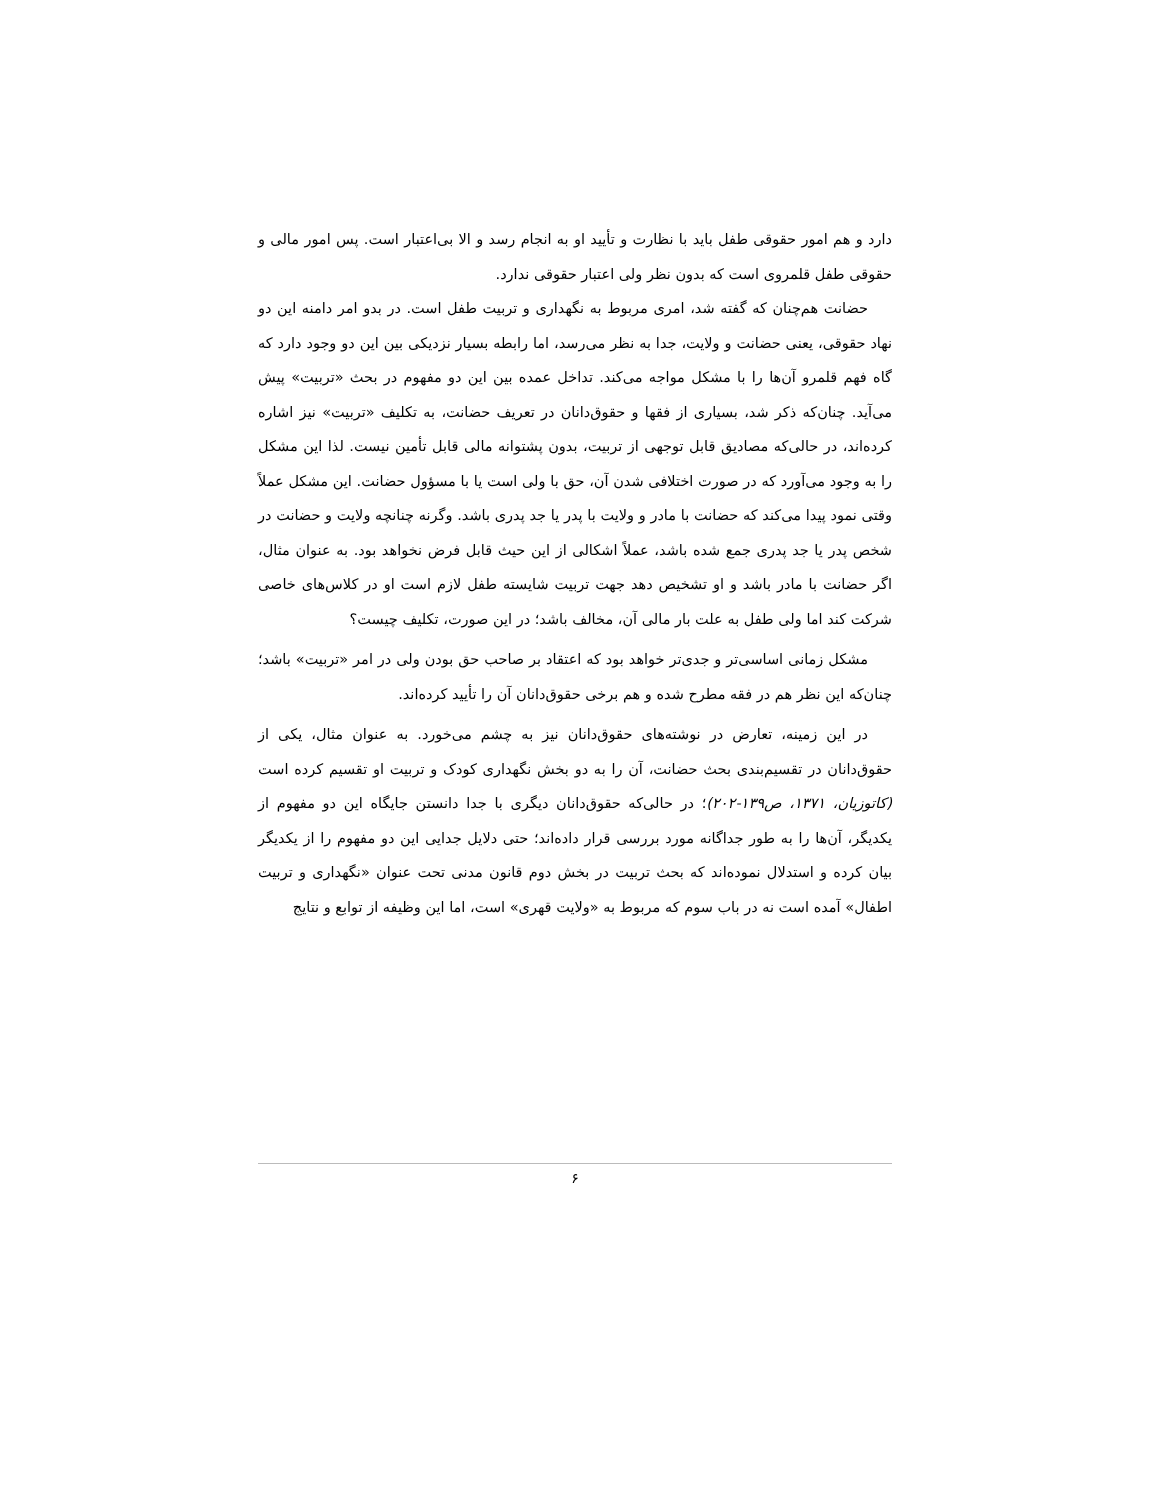دارد و هم امور حقوقی طفل باید با نظارت و تأیید او به انجام رسد و الا بی‌اعتبار است. پس امور مالی و حقوقی طفل قلمروی است که بدون نظر ولی اعتبار حقوقی ندارد.
حضانت هم‌چنان که گفته شد، امری مربوط به نگهداری و تربیت طفل است. در بدو امر دامنه این دو نهاد حقوقی، یعنی حضانت و ولایت، جدا به نظر می‌رسد، اما رابطه بسیار نزدیکی بین این دو وجود دارد که گاه فهم قلمرو آن‌ها را با مشکل مواجه می‌کند. تداخل عمده بین این دو مفهوم در بحث «تربیت» پیش می‌آید. چنان‌که ذکر شد، بسیاری از فقها و حقوق‌دانان در تعریف حضانت، به تکلیف «تربیت» نیز اشاره کرده‌اند، در حالی‌که مصادیق قابل توجهی از تربیت، بدون پشتوانه مالی قابل تأمین نیست. لذا این مشکل را به وجود می‌آورد که در صورت اختلافی شدن آن، حق با ولی است یا با مسؤول حضانت. این مشکل عملاً وقتی نمود پیدا می‌کند که حضانت با مادر و ولایت با پدر یا جد پدری باشد. وگرنه چنانچه ولایت و حضانت در شخص پدر یا جد پدری جمع شده باشد، عملاً اشکالی از این حیث قابل فرض نخواهد بود. به عنوان مثال، اگر حضانت با مادر باشد و او تشخیص دهد جهت تربیت شایسته طفل لازم است او در کلاس‌های خاصی شرکت کند اما ولی طفل به علت بار مالی آن، مخالف باشد؛ در این صورت، تکلیف چیست؟
مشکل زمانی اساسی‌تر و جدی‌تر خواهد بود که اعتقاد بر صاحب حق بودن ولی در امر «تربیت» باشد؛ چنان‌که این نظر هم در فقه مطرح شده و هم برخی حقوق‌دانان آن را تأیید کرده‌اند.
در این زمینه، تعارض در نوشته‌های حقوق‌دانان نیز به چشم می‌خورد. به عنوان مثال، یکی از حقوق‌دانان در تقسیم‌بندی بحث حضانت، آن را به دو بخش نگهداری کودک و تربیت او تقسیم کرده است (کاتوزیان، ۱۳۷۱، ص۱۳۹-۲۰۲)؛ در حالی‌که حقوق‌دانان دیگری با جدا دانستن جایگاه این دو مفهوم از یکدیگر، آن‌ها را به طور جداگانه مورد بررسی قرار داده‌اند؛ حتی دلایل جدایی این دو مفهوم را از یکدیگر بیان کرده و استدلال نموده‌اند که بحث تربیت در بخش دوم قانون مدنی تحت عنوان «نگهداری و تربیت اطفال» آمده است نه در باب سوم که مربوط به «ولایت قهری» است، اما این وظیفه از توابع و نتایج
۶